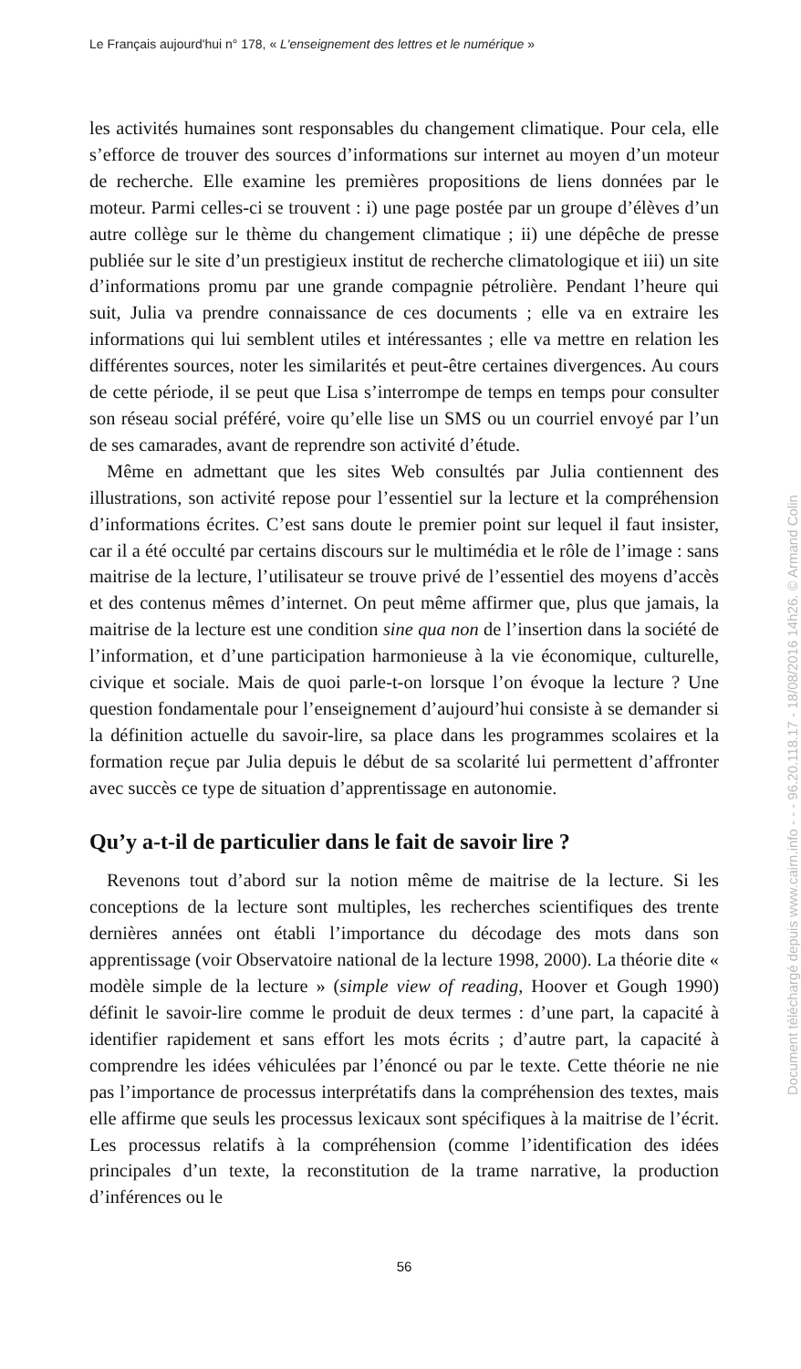Le Français aujourd'hui n° 178, « L'enseignement des lettres et le numérique »
les activités humaines sont responsables du changement climatique. Pour cela, elle s’efforce de trouver des sources d’informations sur internet au moyen d’un moteur de recherche. Elle examine les premières propositions de liens données par le moteur. Parmi celles-ci se trouvent : i) une page postée par un groupe d’élèves d’un autre collège sur le thème du changement climatique ; ii) une dépêche de presse publiée sur le site d’un prestigieux institut de recherche climatologique et iii) un site d’informations promu par une grande compagnie pétrolière. Pendant l’heure qui suit, Julia va prendre connaissance de ces documents ; elle va en extraire les informations qui lui semblent utiles et intéressantes ; elle va mettre en relation les différentes sources, noter les similarités et peut-être certaines divergences. Au cours de cette période, il se peut que Lisa s’interrompe de temps en temps pour consulter son réseau social préféré, voire qu’elle lise un SMS ou un courriel envoyé par l’un de ses camarades, avant de reprendre son activité d’étude.
Même en admettant que les sites Web consultés par Julia contiennent des illustrations, son activité repose pour l’essentiel sur la lecture et la compréhension d’informations écrites. C’est sans doute le premier point sur lequel il faut insister, car il a été occulté par certains discours sur le multimédia et le rôle de l’image : sans maitrise de la lecture, l’utilisateur se trouve privé de l’essentiel des moyens d’accès et des contenus mêmes d’internet. On peut même affirmer que, plus que jamais, la maitrise de la lecture est une condition sine qua non de l’insertion dans la société de l’information, et d’une participation harmonieuse à la vie économique, culturelle, civique et sociale. Mais de quoi parle-t-on lorsque l’on évoque la lecture ? Une question fondamentale pour l’enseignement d’aujourd’hui consiste à se demander si la définition actuelle du savoir-lire, sa place dans les programmes scolaires et la formation reçue par Julia depuis le début de sa scolarité lui permettent d’affronter avec succès ce type de situation d’apprentissage en autonomie.
Qu’y a-t-il de particulier dans le fait de savoir lire ?
Revenons tout d’abord sur la notion même de maitrise de la lecture. Si les conceptions de la lecture sont multiples, les recherches scientifiques des trente dernières années ont établi l’importance du décodage des mots dans son apprentissage (voir Observatoire national de la lecture 1998, 2000). La théorie dite « modèle simple de la lecture » (simple view of reading, Hoover et Gough 1990) définit le savoir-lire comme le produit de deux termes : d’une part, la capacité à identifier rapidement et sans effort les mots écrits ; d’autre part, la capacité à comprendre les idées véhiculées par l’énoncé ou par le texte. Cette théorie ne nie pas l’importance de processus interprétatifs dans la compréhension des textes, mais elle affirme que seuls les processus lexicaux sont spécifiques à la maitrise de l’écrit. Les processus relatifs à la compréhension (comme l’identification des idées principales d’un texte, la reconstitution de la trame narrative, la production d’inférences ou le
56
Document téléchargé depuis www.cairn.info - - - 96.20.118.17 - 18/08/2016 14h26. © Armand Colin